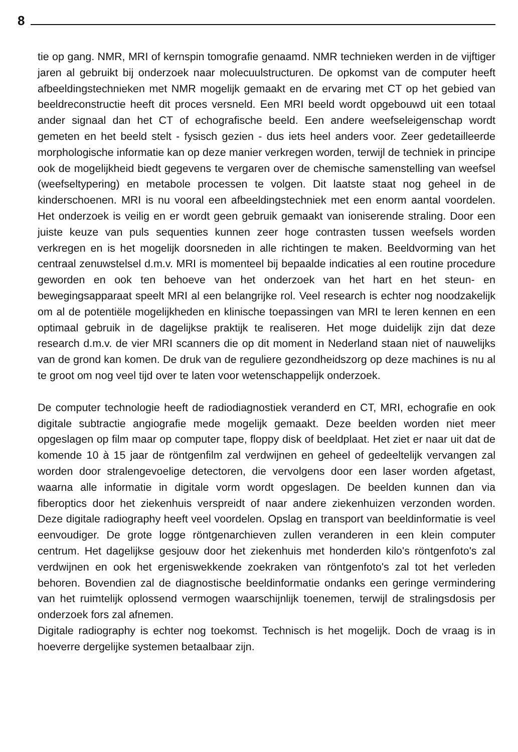8
tie op gang. NMR, MRI of kernspin tomografie genaamd. NMR technieken werden in de vijftiger jaren al gebruikt bij onderzoek naar molecuulstructuren. De opkomst van de computer heeft afbeeldingstechnieken met NMR mogelijk gemaakt en de ervaring met CT op het gebied van beeldreconstructie heeft dit proces versneld. Een MRI beeld wordt opgebouwd uit een totaal ander signaal dan het CT of echografische beeld. Een andere weefseleigenschap wordt gemeten en het beeld stelt - fysisch gezien - dus iets heel anders voor. Zeer gedetailleerde morphologische informatie kan op deze manier verkregen worden, terwijl de techniek in principe ook de mogelijkheid biedt gegevens te vergaren over de chemische samenstelling van weefsel (weefseltypering) en metabole processen te volgen. Dit laatste staat nog geheel in de kinderschoenen. MRI is nu vooral een afbeeldingstechniek met een enorm aantal voordelen. Het onderzoek is veilig en er wordt geen gebruik gemaakt van ioniserende straling. Door een juiste keuze van puls sequenties kunnen zeer hoge contrasten tussen weefsels worden verkregen en is het mogelijk doorsneden in alle richtingen te maken. Beeldvorming van het centraal zenuwstelsel d.m.v. MRI is momenteel bij bepaalde indicaties al een routine procedure geworden en ook ten behoeve van het onderzoek van het hart en het steun- en bewegingsapparaat speelt MRI al een belangrijke rol. Veel research is echter nog noodzakelijk om al de potentiële mogelijkheden en klinische toepassingen van MRI te leren kennen en een optimaal gebruik in de dagelijkse praktijk te realiseren. Het moge duidelijk zijn dat deze research d.m.v. de vier MRI scanners die op dit moment in Nederland staan niet of nauwelijks van de grond kan komen. De druk van de reguliere gezondheidszorg op deze machines is nu al te groot om nog veel tijd over te laten voor wetenschappelijk onderzoek.
De computer technologie heeft de radiodiagnostiek veranderd en CT, MRI, echografie en ook digitale subtractie angiografie mede mogelijk gemaakt. Deze beelden worden niet meer opgeslagen op film maar op computer tape, floppy disk of beeldplaat. Het ziet er naar uit dat de komende 10 à 15 jaar de röntgenfilm zal verdwijnen en geheel of gedeeltelijk vervangen zal worden door stralengevoelige detectoren, die vervolgens door een laser worden afgetast, waarna alle informatie in digitale vorm wordt opgeslagen. De beelden kunnen dan via fiberoptics door het ziekenhuis verspreidt of naar andere ziekenhuizen verzonden worden. Deze digitale radiography heeft veel voordelen. Opslag en transport van beeldinformatie is veel eenvoudiger. De grote logge röntgenarchieven zullen veranderen in een klein computer centrum. Het dagelijkse gesjouw door het ziekenhuis met honderden kilo's röntgenfoto's zal verdwijnen en ook het ergeniswekkende zoekraken van röntgenfoto's zal tot het verleden behoren. Bovendien zal de diagnostische beeldinformatie ondanks een geringe vermindering van het ruimtelijk oplossend vermogen waarschijnlijk toenemen, terwijl de stralingsdosis per onderzoek fors zal afnemen.
Digitale radiography is echter nog toekomst. Technisch is het mogelijk. Doch de vraag is in hoeverre dergelijke systemen betaalbaar zijn.